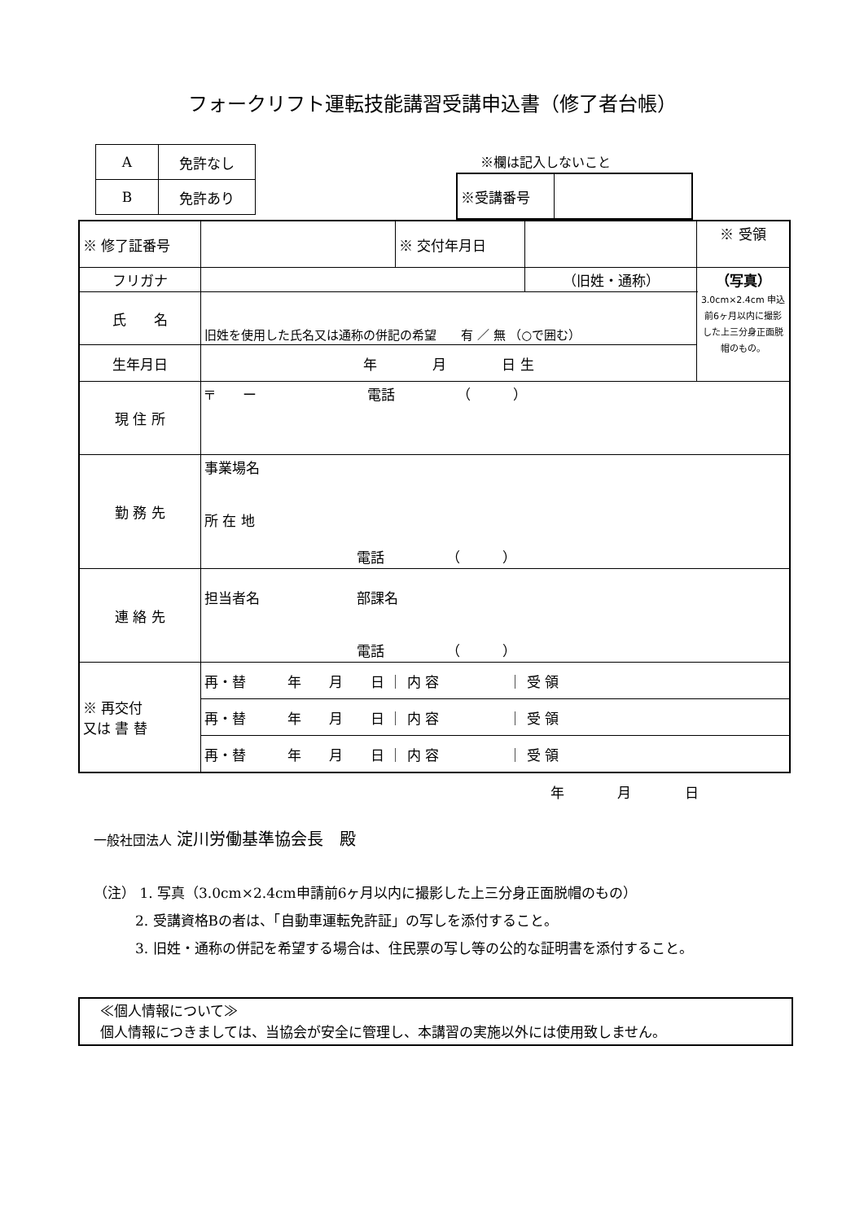フォークリフト運転技能講習受講申込書（修了者台帳）
| A | 免許なし |
| B | 免許あり |
※欄は記入しないこと
| ※受講番号 | |
| ※ 修了証番号 | | ※ 交付年月日 | | ※ 受領 |
| フリガナ | | | （旧姓・通称） | （写真） 3.0cm×2.4cm 申込前6ヶ月以内に撮影した上三分身正面脱帽のもの。 |
| 氏 名 | 旧姓を使用した氏名又は通称の併記の希望 有 ／ 無 （○で囲む） | | | |
| 生年月日 | 年 月 日 生 | | | |
| 現 住 所 | 〒 ー 電話 （ ） | | | |
| 勤 務 先 | 事業場名 所 在 地 電話 （ ） | | | |
| 連 絡 先 | 担当者名 部課名 電話 （ ） | | | |
| ※ 再交付 又は 書 替 | 再・替 年 月 日 ｜ 内 容 ｜ 受 領 | | | |
| | 再・替 年 月 日 ｜ 内 容 ｜ 受 領 | | | |
| | 再・替 年 月 日 ｜ 内 容 ｜ 受 領 | | | |
年 月 日
一般社団法人 淀川労働基準協会長　殿
（注） 1. 写真（3.0cm×2.4cm申請前6ヶ月以内に撮影した上三分身正面脱帽のもの）
　　　2. 受講資格Bの者は、「自動車運転免許証」の写しを添付すること。
　　　3. 旧姓・通称の併記を希望する場合は、住民票の写し等の公的な証明書を添付すること。
　≪個人情報について≫
　個人情報につきましては、当協会が安全に管理し、本講習の実施以外には使用致しません。